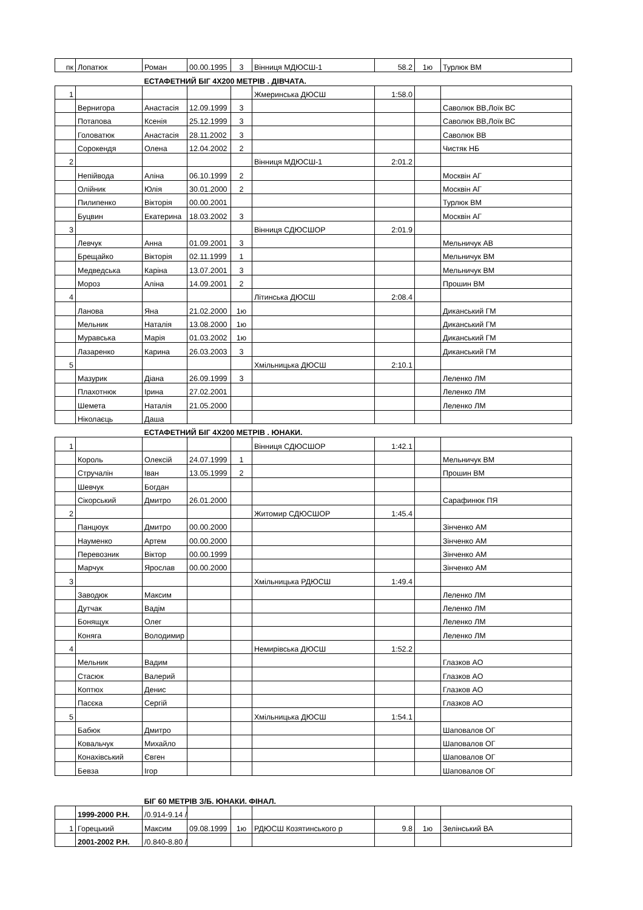| пк | Лопатюк | Роман | 00.00.1995 | 3 | Вінниця МДЮСШ-1 | 58.2 | 1ю | Турлюк ВМ |
| | | ЕСТАФЕТНИЙ БІГ 4Х200 МЕТРІВ . ДІВЧАТА. | | | | | | |
| 1 | | | | | Жмеринська ДЮСШ | 1:58.0 | | |
| | Вернигора | Анастасія | 12.09.1999 | 3 | | | | Саволюк ВВ,Лоїк ВС |
| | Потапова | Ксенія | 25.12.1999 | 3 | | | | Саволюк ВВ,Лоїк ВС |
| | Головатюк | Анастасія | 28.11.2002 | 3 | | | | Саволюк ВВ |
| | Сорокендя | Олена | 12.04.2002 | 2 | | | | Чистяк НБ |
| 2 | | | | | Вінниця МДЮСШ-1 | 2:01.2 | | |
| | Непійвода | Аліна | 06.10.1999 | 2 | | | | Москвін АГ |
| | Олійник | Юлія | 30.01.2000 | 2 | | | | Москвін АГ |
| | Пилипенко | Вікторія | 00.00.2001 | | | | | Турлюк ВМ |
| | Буцвин | Екатерина | 18.03.2002 | 3 | | | | Москвін АГ |
| 3 | | | | | Вінниця СДЮСШОР | 2:01.9 | | |
| | Левчук | Анна | 01.09.2001 | 3 | | | | Мельничук АВ |
| | Брещайко | Вікторія | 02.11.1999 | 1 | | | | Мельничук ВМ |
| | Медведська | Каріна | 13.07.2001 | 3 | | | | Мельничук ВМ |
| | Мороз | Аліна | 14.09.2001 | 2 | | | | Прошин ВМ |
| 4 | | | | | Літинська ДЮСШ | 2:08.4 | | |
| | Ланова | Яна | 21.02.2000 | 1ю | | | | Диканський ГМ |
| | Мельник | Наталія | 13.08.2000 | 1ю | | | | Диканський ГМ |
| | Муравська | Марія | 01.03.2002 | 1ю | | | | Диканський ГМ |
| | Лазаренко | Карина | 26.03.2003 | 3 | | | | Диканський ГМ |
| 5 | | | | | Хмільницька ДЮСШ | 2:10.1 | | |
| | Мазурик | Діана | 26.09.1999 | 3 | | | | Леленко ЛМ |
| | Плахотнюк | Ірина | 27.02.2001 | | | | | Леленко ЛМ |
| | Шемета | Наталія | 21.05.2000 | | | | | Леленко ЛМ |
| | Ніколаєць | Даша | | | | | | |
| | | ЕСТАФЕТНИЙ БІГ 4Х200 МЕТРІВ . ЮНАКИ. | | | | | | |
| 1 | | | | | Вінниця СДЮСШОР | 1:42.1 | | |
| | Король | Олексій | 24.07.1999 | 1 | | | | Мельничук ВМ |
| | Стручалін | Іван | 13.05.1999 | 2 | | | | Прошин ВМ |
| | Шевчук | Богдан | | | | | | |
| | Сікорський | Дмитро | 26.01.2000 | | | | | Сарафинюк ПЯ |
| 2 | | | | | Житомир СДЮСШОР | 1:45.4 | | |
| | Панцюук | Дмитро | 00.00.2000 | | | | | Зінченко АМ |
| | Науменко | Артем | 00.00.2000 | | | | | Зінченко АМ |
| | Перевозник | Віктор | 00.00.1999 | | | | | Зінченко АМ |
| | Марчук | Ярослав | 00.00.2000 | | | | | Зінченко АМ |
| 3 | | | | | Хмільницька РДЮСШ | 1:49.4 | | |
| | Заводюк | Максим | | | | | | Леленко ЛМ |
| | Дутчак | Вадім | | | | | | Леленко ЛМ |
| | Бонящук | Олег | | | | | | Леленко ЛМ |
| | Коняга | Володимир | | | | | | Леленко ЛМ |
| 4 | | | | | Немирівська ДЮСШ | 1:52.2 | | |
| | Мельник | Вадим | | | | | | Глазков АО |
| | Стасюк | Валерий | | | | | | Глазков АО |
| | Коптюх | Денис | | | | | | Глазков АО |
| | Пасєка | Сергій | | | | | | Глазков АО |
| 5 | | | | | Хмільницька ДЮСШ | 1:54.1 | | |
| | Бабюк | Дмитро | | | | | | Шаповалов ОГ |
| | Ковальчук | Михайло | | | | | | Шаповалов ОГ |
| | Конахівський | Євген | | | | | | Шаповалов ОГ |
| | Бевза | Ігор | | | | | | Шаповалов ОГ |
| | | БІГ 60 МЕТРІВ З/Б. ЮНАКИ. ФІНАЛ. | | | | | | |
| | 1999-2000 Р.Н. | /0.914-9.14 / | | | | | | |
| 1 | Горецький | Максим | 09.08.1999 | 1ю | РДЮСШ Козятинського р | 9.8 | 1ю | Зелінський ВА |
| | 2001-2002 Р.Н. | /0.840-8.80 / | | | | | | |